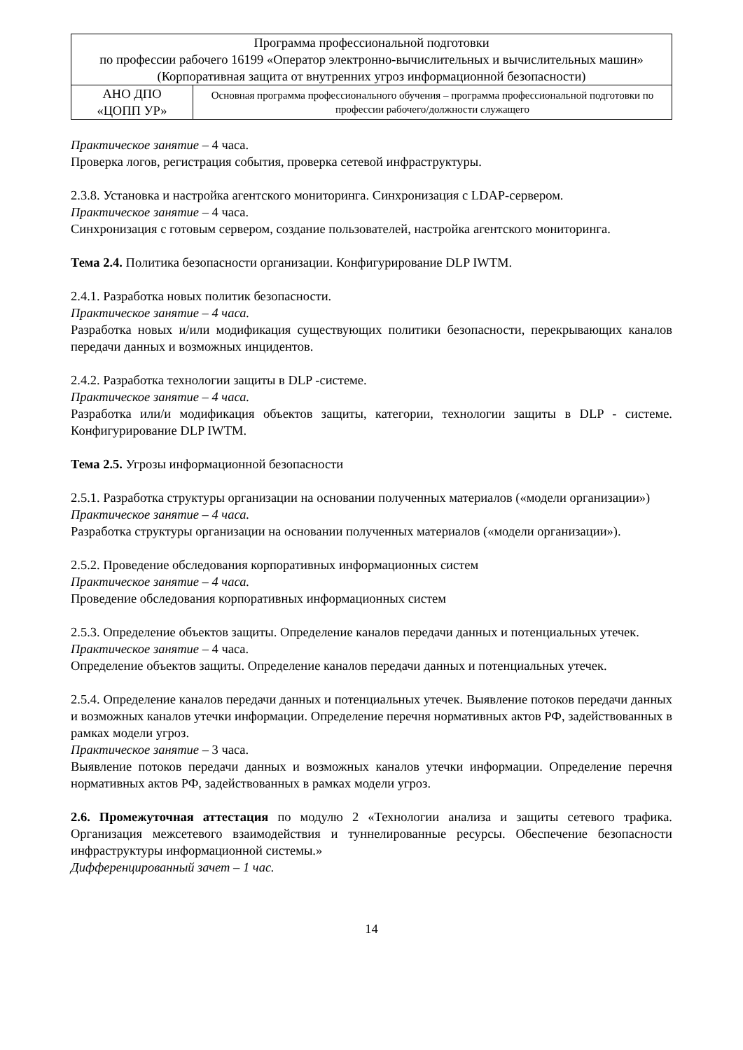| Программа профессиональной подготовки по профессии рабочего 16199 «Оператор электронно-вычислительных и вычислительных машин» (Корпоративная защита от внутренних угроз информационной безопасности) | |
| АНО ДПО «ЦОПП УР» | Основная программа профессионального обучения – программа профессиональной подготовки по профессии рабочего/должности служащего |
Практическое занятие – 4 часа.
Проверка логов, регистрация события, проверка сетевой инфраструктуры.
2.3.8. Установка и настройка агентского мониторинга. Синхронизация с LDAP-сервером.
Практическое занятие – 4 часа.
Синхронизация с готовым сервером, создание пользователей, настройка агентского мониторинга.
Тема 2.4. Политика безопасности организации. Конфигурирование DLP IWTM.
2.4.1. Разработка новых политик безопасности.
Практическое занятие – 4 часа.
Разработка новых и/или модификация существующих политики безопасности, перекрывающих каналов передачи данных и возможных инцидентов.
2.4.2. Разработка технологии защиты в DLP -системе.
Практическое занятие – 4 часа.
Разработка или/и модификация объектов защиты, категории, технологии защиты в DLP - системе. Конфигурирование DLP IWTM.
Тема 2.5. Угрозы информационной безопасности
2.5.1. Разработка структуры организации на основании полученных материалов («модели организации»)
Практическое занятие – 4 часа.
Разработка структуры организации на основании полученных материалов («модели организации»).
2.5.2. Проведение обследования корпоративных информационных систем
Практическое занятие – 4 часа.
Проведение обследования корпоративных информационных систем
2.5.3. Определение объектов защиты. Определение каналов передачи данных и потенциальных утечек.
Практическое занятие – 4 часа.
Определение объектов защиты. Определение каналов передачи данных и потенциальных утечек.
2.5.4. Определение каналов передачи данных и потенциальных утечек. Выявление потоков передачи данных и возможных каналов утечки информации. Определение перечня нормативных актов РФ, задействованных в рамках модели угроз.
Практическое занятие – 3 часа.
Выявление потоков передачи данных и возможных каналов утечки информации. Определение перечня нормативных актов РФ, задействованных в рамках модели угроз.
2.6. Промежуточная аттестация по модулю 2 «Технологии анализа и защиты сетевого трафика. Организация межсетевого взаимодействия и туннелированные ресурсы. Обеспечение безопасности инфраструктуры информационной системы.»
Дифференцированный зачет – 1 час.
14